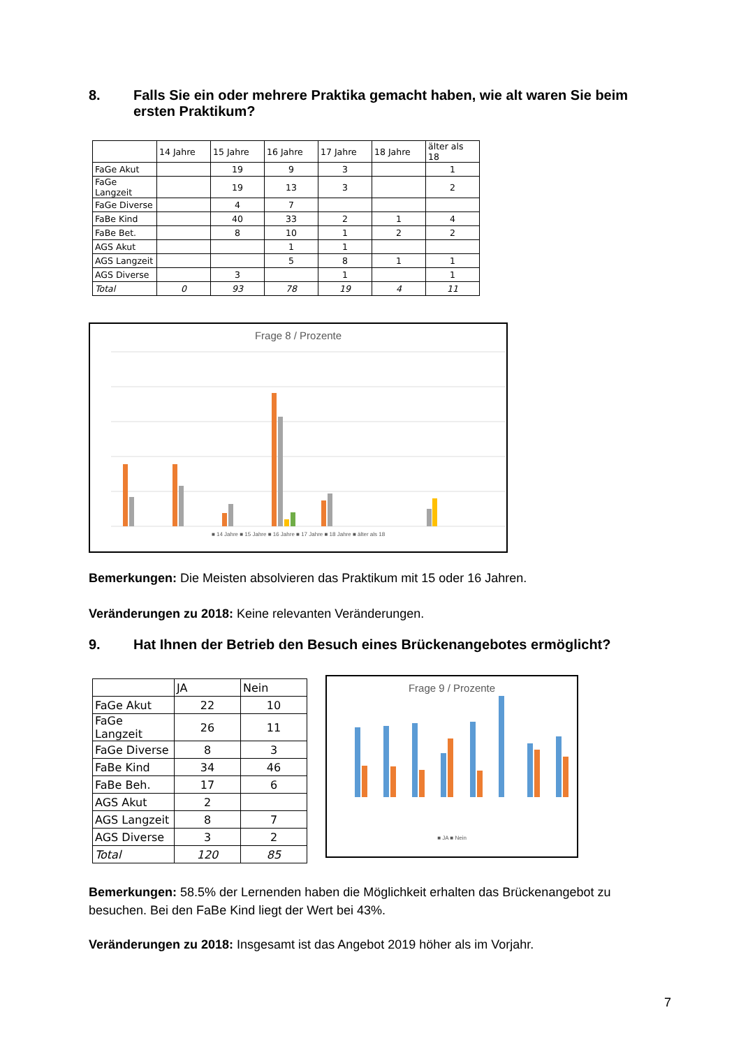8. Falls Sie ein oder mehrere Praktika gemacht haben, wie alt waren Sie beim ersten Praktikum?
| | 14 Jahre | 15 Jahre | 16 Jahre | 17 Jahre | 18 Jahre | älter als 18 |
| --- | --- | --- | --- | --- | --- | --- |
| FaGe Akut | | 19 | 9 | 3 | | 1 |
| FaGe Langzeit | | 19 | 13 | 3 | | 2 |
| FaGe Diverse | | 4 | 7 | | | |
| FaBe Kind | | 40 | 33 | 2 | 1 | 4 |
| FaBe Bet. | | 8 | 10 | 1 | 2 | 2 |
| AGS Akut | | | 1 | 1 | | |
| AGS Langzeit | | | 5 | 8 | 1 | 1 |
| AGS Diverse | | 3 | | 1 | | 1 |
| Total | 0 | 93 | 78 | 19 | 4 | 11 |
Frage 8 / Prozente
■ 14 Jahre ■ 15 Jahre ■ 16 Jahre ■ 17 Jahre ■ 18 Jahre ■ älter als 18
Bemerkungen: Die Meisten absolvieren das Praktikum mit 15 oder 16 Jahren.
Veränderungen zu 2018: Keine relevanten Veränderungen.
9. Hat Ihnen der Betrieb den Besuch eines Brückenangebotes ermöglicht?
| | JA | Nein |
| --- | --- | --- |
| FaGe Akut | 22 | 10 |
| FaGe Langzeit | 26 | 11 |
| FaGe Diverse | 8 | 3 |
| FaBe Kind | 34 | 46 |
| FaBe Beh. | 17 | 6 |
| AGS Akut | 2 | |
| AGS Langzeit | 8 | 7 |
| AGS Diverse | 3 | 2 |
| Total | 120 | 85 |
Frage 9 / Prozente
■ JA ■ Nein
Bemerkungen: 58.5% der Lernenden haben die Möglichkeit erhalten das Brückenangebot zu besuchen. Bei den FaBe Kind liegt der Wert bei 43%.
Veränderungen zu 2018: Insgesamt ist das Angebot 2019 höher als im Vorjahr.
7